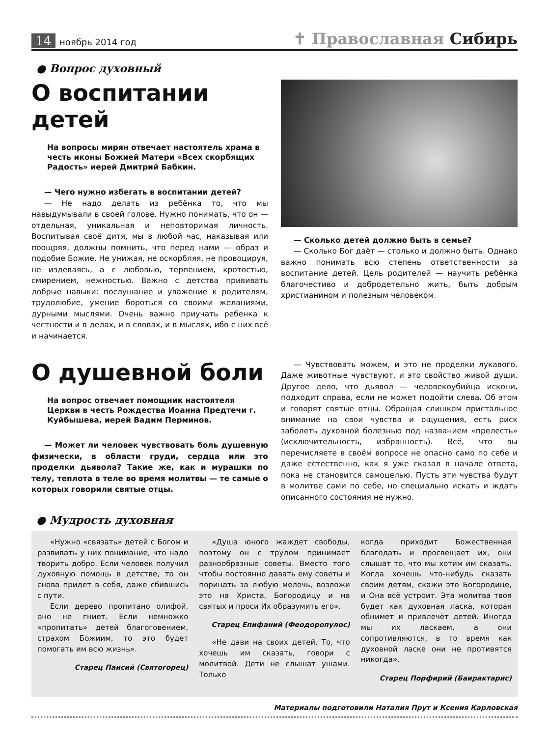14 ноябрь 2014 год
✝ Православная Сибирь
● Вопрос духовный
О воспитании детей
На вопросы мирян отвечает настоятель храма в честь иконы Божией Матери «Всех скорбящих Радость» иерей Дмитрий Бабкин.
— Чего нужно избегать в воспитании детей?
— Не надо делать из ребёнка то, что мы навыдумывали в своей голове. Нужно понимать, что он — отдельная, уникальная и неповторимая личность. Воспитывая своё дитя, мы в любой час, наказывая или поощряя, должны помнить, что перед нами — образ и подобие Божие. Не унижая, не оскорбляя, не провоцируя, не издеваясь, а с любовью, терпением, кротостью, смирением, нежностью. Важно с детства прививать добрые навыки: послушание и уважение к родителям, трудолюбие, умение бороться со своими желаниями, дурными мыслями. Очень важно приучать ребенка к честности и в делах, и в словах, и в мыслях, ибо с них всё и начинается.
— Сколько детей должно быть в семье?
— Сколько Бог даёт — столько и должно быть. Однако важно понимать всю степень ответственности за воспитание детей. Цель родителей — научить ребёнка благочестиво и добродетельно жить, быть добрым христианином и полезным человеком.
О душевной боли
На вопрос отвечает помощник настоятеля Церкви в честь Рождества Иоанна Предтечи г. Куйбышева, иерей Вадим Перминов.
— Может ли человек чувствовать боль душевную физически, в области груди, сердца или это проделки дьявола? Такие же, как и мурашки по телу, теплота в теле во время молитвы — те самые о которых говорили святые отцы.
— Чувствовать можем, и это не проделки лукавого. Даже животные чувствуют, и это свойство живой души. Другое дело, что дьявол — человекоубийца искони, подходит справа, если не может подойти слева. Об этом и говорят святые отцы. Обращая слишком пристальное внимание на свои чувства и ощущения, есть риск заболеть духовной болезнью под названием «прелесть» (исключительность, избранность). Всё, что вы перечисляете в своём вопросе не опасно само по себе и даже естественно, как я уже сказал в начале ответа, пока не становится самоцелью. Пусть эти чувства будут в молитве сами по себе, но специально искать и ждать описанного состояния не нужно.
● Мудрость духовная
«Нужно «связать» детей с Богом и развивать у них понимание, что надо творить добро. Если человек получил духовную помощь в детстве, то он снова придет в себя, даже сбившись с пути.
Если дерево пропитано олифой, оно не гниет. Если немножко «пропитать» детей благоговением, страхом Божиим, то это будет помогать им всю жизнь».
Старец Паисий (Святогорец)
«Душа юного жаждет свободы, поэтому он с трудом принимает разнообразные советы. Вместо того чтобы постоянно давать ему советы и порицать за любую мелочь, возложи это на Христа, Богородицу и на святых и проси Их образумить его».
Старец Епифаний (Феодоропулос)
«Не дави на своих детей. То, что хочешь им сказать, говори с молитвой. Дети не слышат ушами. Только
когда приходит Божественная благодать и просвещает их, они слышат то, что мы хотим им сказать. Когда хочешь что-нибудь сказать своим детям, скажи это Богородице, и Она всё устроит. Эта молитва твоя будет как духовная ласка, которая обнимет и привлечёт детей. Иногда мы их ласкаем, а они сопротивляются, в то время как духовной ласке они не противятся никогда».
Старец Порфирий (Баирактарис)
Материалы подготовили Наталия Прут и Ксения Карловская